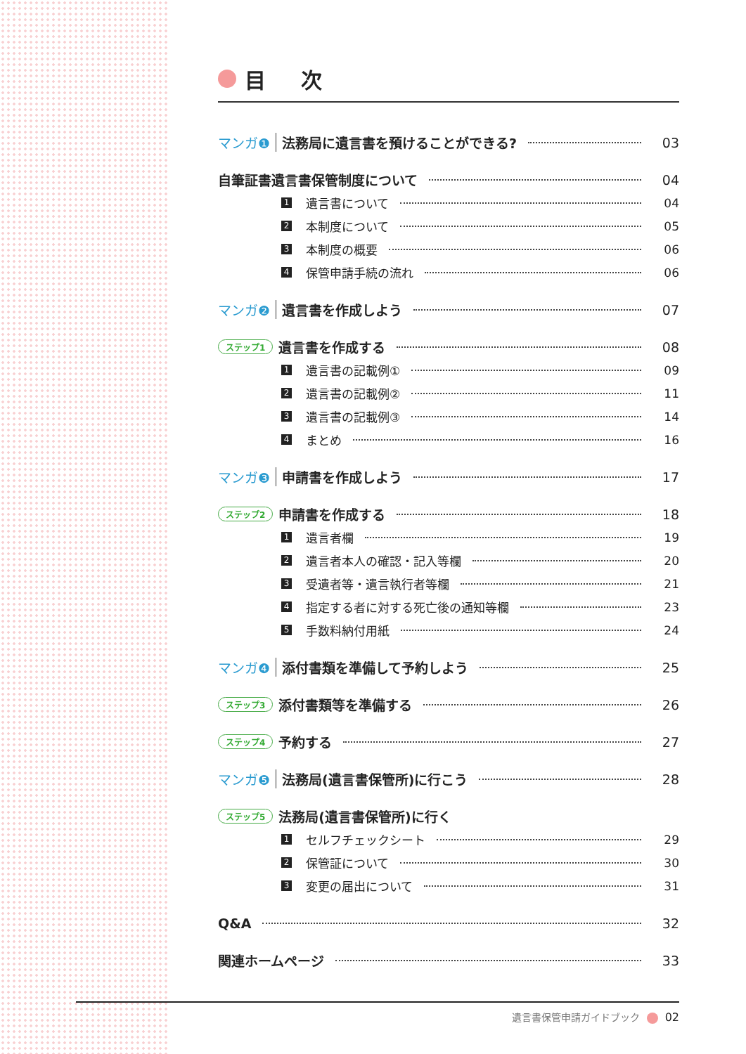目 次
マンガ❶ 法務局に遺言書を預けることができる? 03
自筆証書遺言書保管制度について 04
1 遺言書について 04
2 本制度について 05
3 本制度の概要 06
4 保管申請手続の流れ 06
マンガ❷ 遺言書を作成しよう 07
ステップ1 遺言書を作成する 08
1 遺言書の記載例① 09
2 遺言書の記載例② 11
3 遺言書の記載例③ 14
4 まとめ 16
マンガ❸ 申請書を作成しよう 17
ステップ2 申請書を作成する 18
1 遺言者欄 19
2 遺言者本人の確認・記入等欄 20
3 受遺者等・遺言執行者等欄 21
4 指定する者に対する死亡後の通知等欄 23
5 手数料納付用紙 24
マンガ❹ 添付書類を準備して予約しよう 25
ステップ3 添付書類等を準備する 26
ステップ4 予約する 27
マンガ❺ 法務局(遺言書保管所)に行こう 28
ステップ5 法務局(遺言書保管所)に行く
1 セルフチェックシート 29
2 保管証について 30
3 変更の届出について 31
Q&A 32
関連ホームページ 33
遺言書保管申請ガイドブック 02